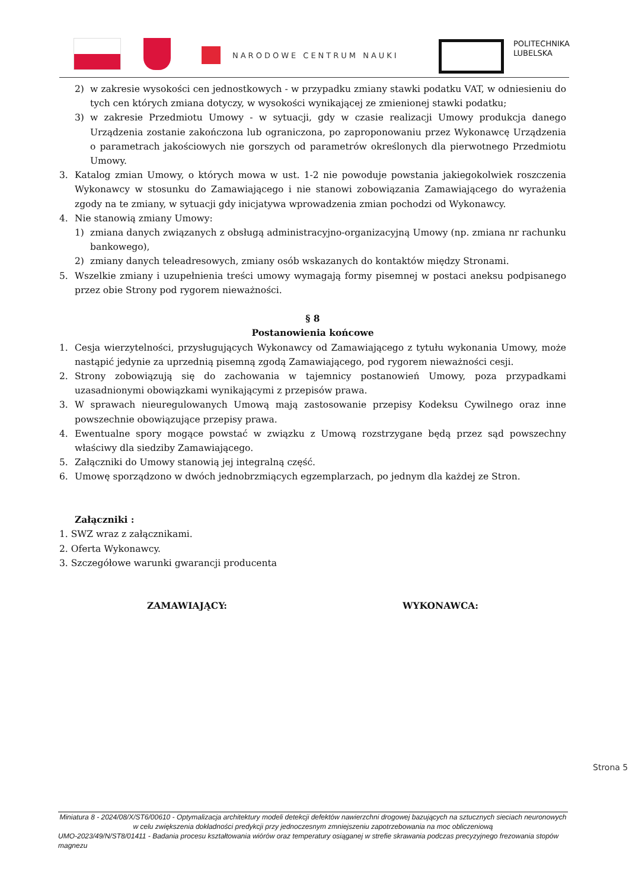NARODOWE CENTRUM NAUKI
POLITECHNIKA
LUBELSKA
2) w zakresie wysokości cen jednostkowych - w przypadku zmiany stawki podatku VAT, w odniesieniu do tych cen których zmiana dotyczy, w wysokości wynikającej ze zmienionej stawki podatku;
3) w zakresie Przedmiotu Umowy - w sytuacji, gdy w czasie realizacji Umowy produkcja danego Urządzenia zostanie zakończona lub ograniczona, po zaproponowaniu przez Wykonawcę Urządzenia o parametrach jakościowych nie gorszych od parametrów określonych dla pierwotnego Przedmiotu Umowy.
3. Katalog zmian Umowy, o których mowa w ust. 1-2 nie powoduje powstania jakiegokolwiek roszczenia Wykonawcy w stosunku do Zamawiającego i nie stanowi zobowiązania Zamawiającego do wyrażenia zgody na te zmiany, w sytuacji gdy inicjatywa wprowadzenia zmian pochodzi od Wykonawcy.
4. Nie stanowią zmiany Umowy:
1) zmiana danych związanych z obsługą administracyjno-organizacyjną Umowy (np. zmiana nr rachunku bankowego),
2) zmiany danych teleadresowych, zmiany osób wskazanych do kontaktów między Stronami.
5. Wszelkie zmiany i uzupełnienia treści umowy wymagają formy pisemnej w postaci aneksu podpisanego przez obie Strony pod rygorem nieważności.
§ 8
Postanowienia końcowe
1. Cesja wierzytelności, przysługujących Wykonawcy od Zamawiającego z tytułu wykonania Umowy, może nastąpić jedynie za uprzednią pisemną zgodą Zamawiającego, pod rygorem nieważności cesji.
2. Strony zobowiązują się do zachowania w tajemnicy postanowień Umowy, poza przypadkami uzasadnionymi obowiązkami wynikającymi z przepisów prawa.
3. W sprawach nieuregulowanych Umową mają zastosowanie przepisy Kodeksu Cywilnego oraz inne powszechnie obowiązujące przepisy prawa.
4. Ewentualne spory mogące powstać w związku z Umową rozstrzygane będą przez sąd powszechny właściwy dla siedziby Zamawiającego.
5. Załączniki do Umowy stanowią jej integralną część.
6. Umowę sporządzono w dwóch jednobrzmiących egzemplarzach, po jednym dla każdej ze Stron.
Załączniki :
1. SWZ wraz z załącznikami.
2. Oferta Wykonawcy.
3. Szczegółowe warunki gwarancji producenta
ZAMAWIAJĄCY: WYKONAWCA:
Strona 5
Miniatura 8 - 2024/08/X/ST6/00610 - Optymalizacja architektury modeli detekcji defektów nawierzchni drogowej bazujących na sztucznych sieciach neuronowych w celu zwiększenia dokładności predykcji przy jednoczesnym zmniejszeniu zapotrzebowania na moc obliczeniową
UMO-2023/49/N/ST8/01411 - Badania procesu kształtowania wiórów oraz temperatury osiąganej w strefie skrawania podczas precyzyjnego frezowania stopów magnezu